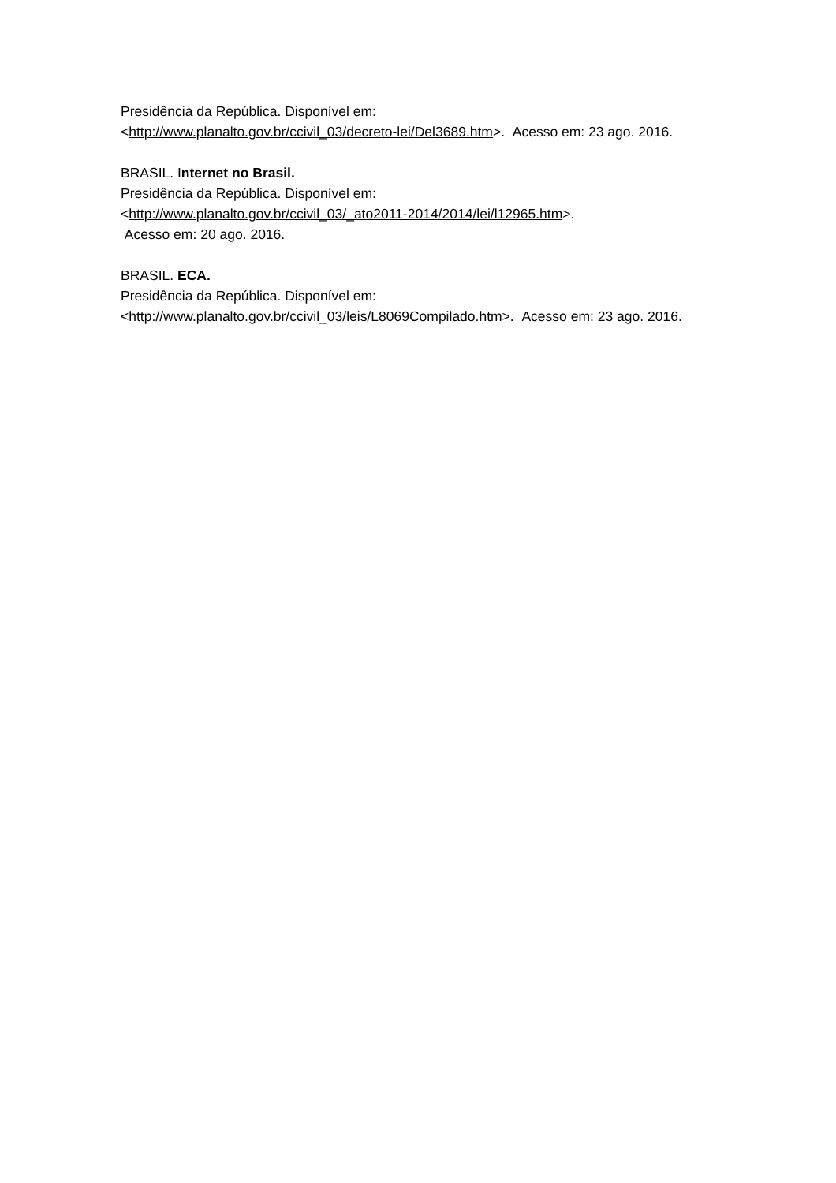Presidência da República. Disponível em:
<http://www.planalto.gov.br/ccivil_03/decreto-lei/Del3689.htm>. Acesso em: 23 ago. 2016.
BRASIL. Internet no Brasil.
Presidência da República. Disponível em:
<http://www.planalto.gov.br/ccivil_03/_ato2011-2014/2014/lei/l12965.htm>.
Acesso em: 20 ago. 2016.
BRASIL. ECA.
Presidência da República. Disponível em:
<http://www.planalto.gov.br/ccivil_03/leis/L8069Compilado.htm>. Acesso em: 23 ago. 2016.